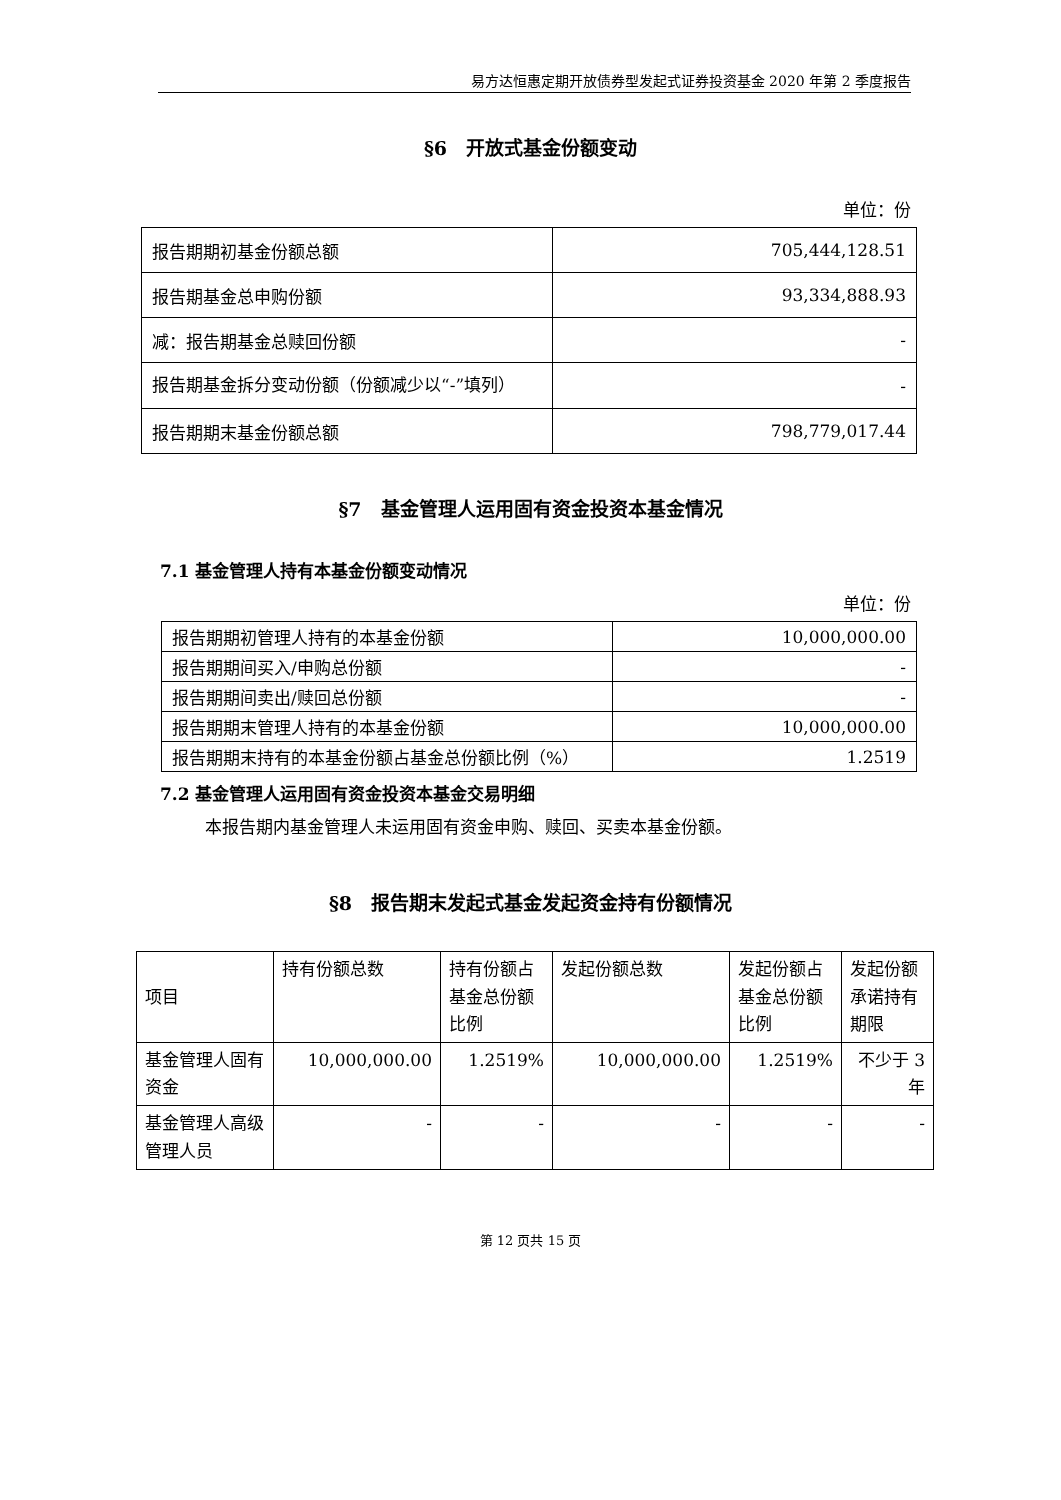易方达恒惠定期开放债券型发起式证券投资基金 2020 年第 2 季度报告
§6　开放式基金份额变动
单位：份
| 报告期期初基金份额总额 | 705,444,128.51 |
| 报告期基金总申购份额 | 93,334,888.93 |
| 减：报告期基金总赎回份额 | - |
| 报告期基金拆分变动份额（份额减少以“-”填列） | - |
| 报告期期末基金份额总额 | 798,779,017.44 |
§7　基金管理人运用固有资金投资本基金情况
7.1 基金管理人持有本基金份额变动情况
单位：份
| 报告期期初管理人持有的本基金份额 | 10,000,000.00 |
| 报告期期间买入/申购总份额 | - |
| 报告期期间卖出/赎回总份额 | - |
| 报告期期末管理人持有的本基金份额 | 10,000,000.00 |
| 报告期期末持有的本基金份额占基金总份额比例（%） | 1.2519 |
7.2 基金管理人运用固有资金投资本基金交易明细
本报告期内基金管理人未运用固有资金申购、赎回、买卖本基金份额。
§8　报告期末发起式基金发起资金持有份额情况
| 项目 | 持有份额总数 | 持有份额占基金总份额比例 | 发起份额总数 | 发起份额占基金总份额比例 | 发起份额承诺持有期限 |
| 基金管理人固有资金 | 10,000,000.00 | 1.2519% | 10,000,000.00 | 1.2519% | 不少于 3 年 |
| 基金管理人高级管理人员 | - | - | - | - | - |
第 12 页共 15 页